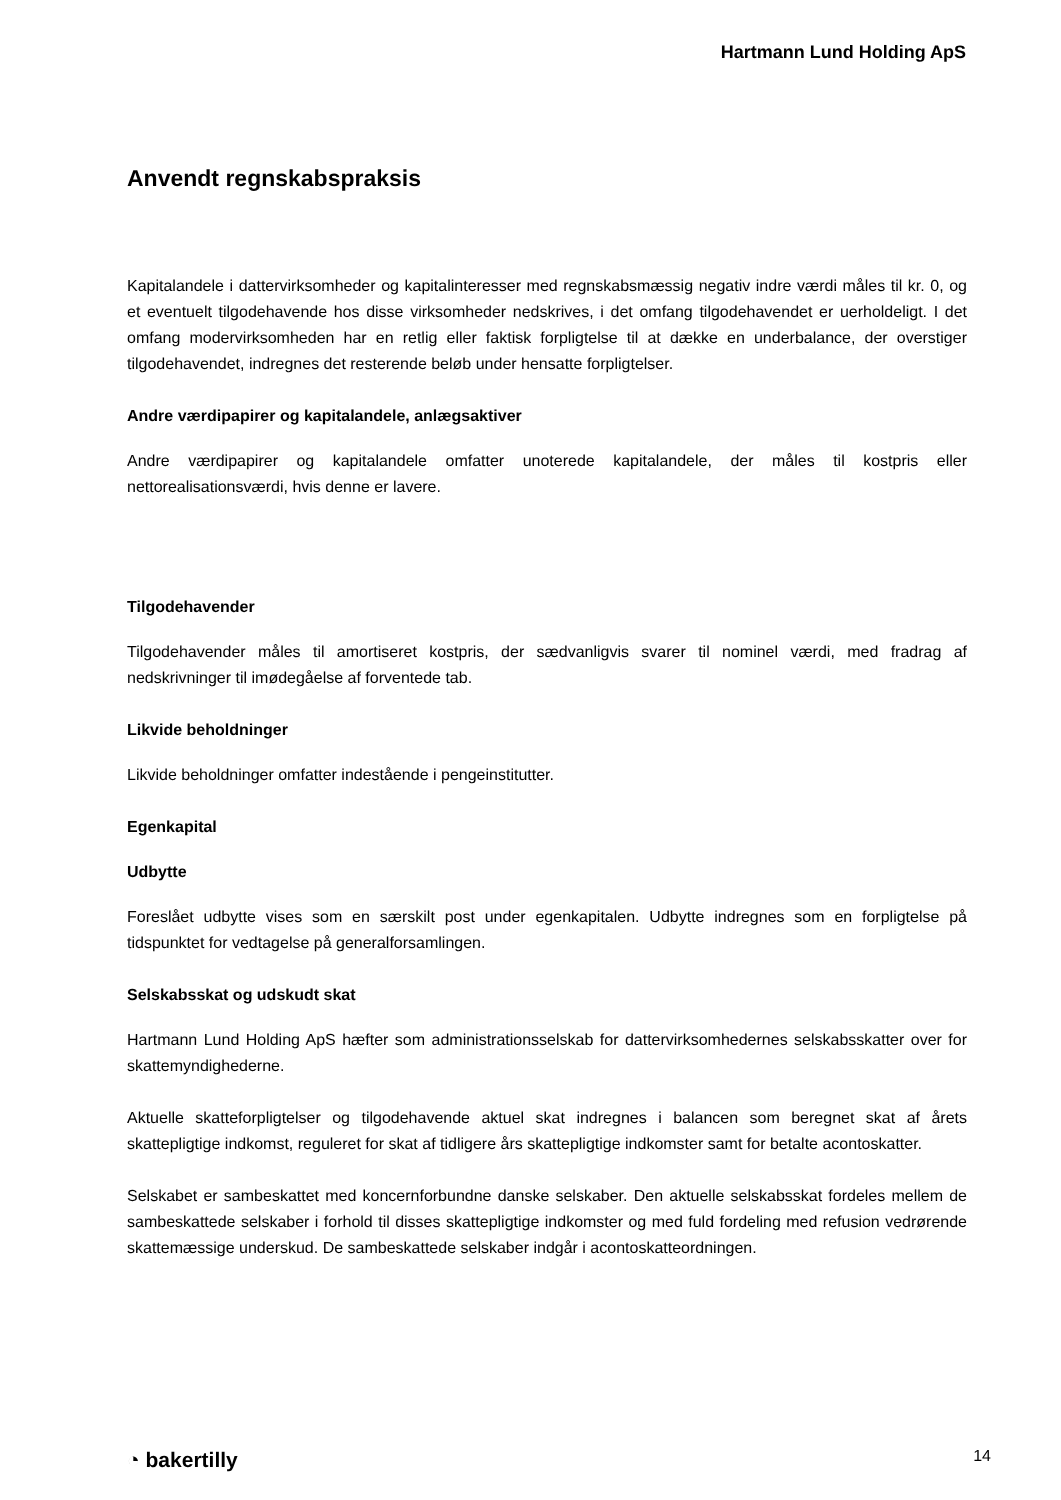Hartmann Lund Holding ApS
Anvendt regnskabspraksis
Kapitalandele i dattervirksomheder og kapitalinteresser med regnskabsmæssig negativ indre værdi måles til kr. 0, og et eventuelt tilgodehavende hos disse virksomheder nedskrives, i det omfang tilgodehavendet er uerholdeligt. I det omfang modervirksomheden har en retlig eller faktisk forpligtelse til at dække en underbalance, der overstiger tilgodehavendet, indregnes det resterende beløb under hensatte forpligtelser.
Andre værdipapirer og kapitalandele, anlægsaktiver
Andre værdipapirer og kapitalandele omfatter unoterede kapitalandele, der måles til kostpris eller nettorealisationsværdi, hvis denne er lavere.
Tilgodehavender
Tilgodehavender måles til amortiseret kostpris, der sædvanligvis svarer til nominel værdi, med fradrag af nedskrivninger til imødegåelse af forventede tab.
Likvide beholdninger
Likvide beholdninger omfatter indestående i pengeinstitutter.
Egenkapital
Udbytte
Foreslået udbytte vises som en særskilt post under egenkapitalen. Udbytte indregnes som en forpligtelse på tidspunktet for vedtagelse på generalforsamlingen.
Selskabsskat og udskudt skat
Hartmann Lund Holding ApS hæfter som administrationsselskab for dattervirksomhedernes selskabsskatter over for skattemyndighederne.
Aktuelle skatteforpligtelser og tilgodehavende aktuel skat indregnes i balancen som beregnet skat af årets skattepligtige indkomst, reguleret for skat af tidligere års skattepligtige indkomster samt for betalte acontoskatter.
Selskabet er sambeskattet med koncernforbundne danske selskaber. Den aktuelle selskabsskat fordeles mellem de sambeskattede selskaber i forhold til disses skattepligtige indkomster og med fuld fordeling med refusion vedrørende skattemæssige underskud. De sambeskattede selskaber indgår i acontoskatteordningen.
◔ bakertilly 14